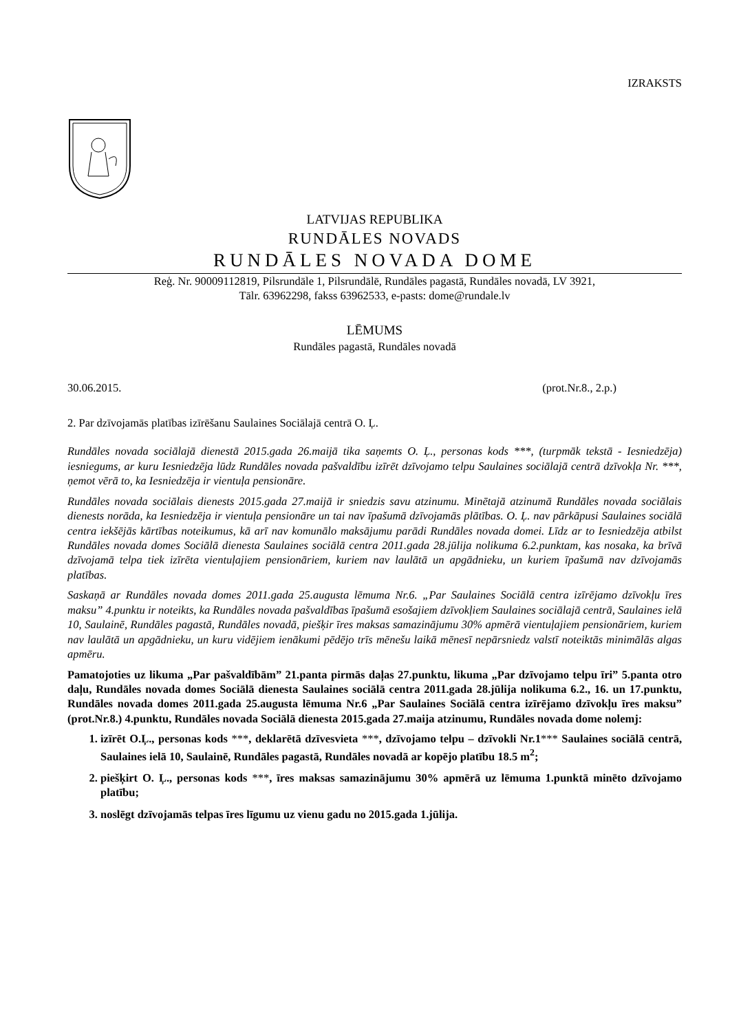IZRAKSTS
LATVIJAS REPUBLIKA
RUNDĀLES NOVADS
RUNDĀLES NOVADA DOME
Reģ. Nr. 90009112819, Pilsrundāle 1, Pilsrundālē, Rundāles pagastā, Rundāles novadā, LV 3921,
Tālr. 63962298, fakss 63962533, e-pasts: dome@rundale.lv
LĒMUMS
Rundāles pagastā, Rundāles novadā
30.06.2015. (prot.Nr.8., 2.p.)
2. Par dzīvojamās platības izīrēšanu Saulaines Sociālajā centrā O. Ļ.
Rundāles novada sociālajā dienestā 2015.gada 26.maijā tika saņemts O. Ļ., personas kods ***, (turpmāk tekstā - Iesniedzēja) iesniegums, ar kuru Iesniedzēja lūdz Rundāles novada pašvaldību izīrēt dzīvojamo telpu Saulaines sociālajā centrā dzīvokļa Nr. ***, ņemot vērā to, ka Iesniedzēja ir vientuļa pensionāre.
Rundāles novada sociālais dienests 2015.gada 27.maijā ir sniedzis savu atzinumu. Minētajā atzinumā Rundāles novada sociālais dienests norāda, ka Iesniedzēja ir vientuļa pensionāre un tai nav īpašumā dzīvojamās plātības. O. Ļ. nav pārkāpusi Saulaines sociālā centra iekšējās kārtības noteikumus, kā arī nav komunālo maksājumu parādi Rundāles novada domei. Līdz ar to Iesniedzēja atbilst Rundāles novada domes Sociālā dienesta Saulaines sociālā centra 2011.gada 28.jūlija nolikuma 6.2.punktam, kas nosaka, ka brīvā dzīvojamā telpa tiek izīrēta vientuļajiem pensionāriem, kuriem nav laulātā un apgādnieku, un kuriem īpašumā nav dzīvojamās platības.
Saskaņā ar Rundāles novada domes 2011.gada 25.augusta lēmuma Nr.6. „Par Saulaines Sociālā centra izīrējamo dzīvokļu īres maksu” 4.punktu ir noteikts, ka Rundāles novada pašvaldības īpašumā esošajiem dzīvokļiem Saulaines sociālajā centrā, Saulaines ielā 10, Saulainē, Rundāles pagastā, Rundāles novadā, piešķir īres maksas samazinājumu 30% apmērā vientuļajiem pensionāriem, kuriem nav laulātā un apgādnieku, un kuru vidējiem ienākumi pēdējo trīs mēnešu laikā mēnesī nepārsniedz valstī noteiktās minimālās algas apmēru.
Pamatojoties uz likuma „Par pašvaldībām” 21.panta pirmās daļas 27.punktu, likuma „Par dzīvojamo telpu īri” 5.panta otro daļu, Rundāles novada domes Sociālā dienesta Saulaines sociālā centra 2011.gada 28.jūlija nolikuma 6.2., 16. un 17.punktu, Rundāles novada domes 2011.gada 25.augusta lēmuma Nr.6 „Par Saulaines Sociālā centra izīrējamo dzīvokļu īres maksu” (prot.Nr.8.) 4.punktu, Rundāles novada Sociālā dienesta 2015.gada 27.maija atzinumu, Rundāles novada dome nolemj:
1. izīrēt O.Ļ., personas kods ***, deklarētā dzīvesvieta ***, dzīvojamo telpu – dzīvokli Nr.1*** Saulaines sociālā centrā, Saulaines ielā 10, Saulainē, Rundāles pagastā, Rundāles novadā ar kopējo platību 18.5 m<sup>2</sup>;
2. piešķirt O. Ļ., personas kods ***, īres maksas samazinājumu 30% apmērā uz lēmuma 1.punktā minēto dzīvojamo platību;
3. noslēgt dzīvojamās telpas īres līgumu uz vienu gadu no 2015.gada 1.jūlija.